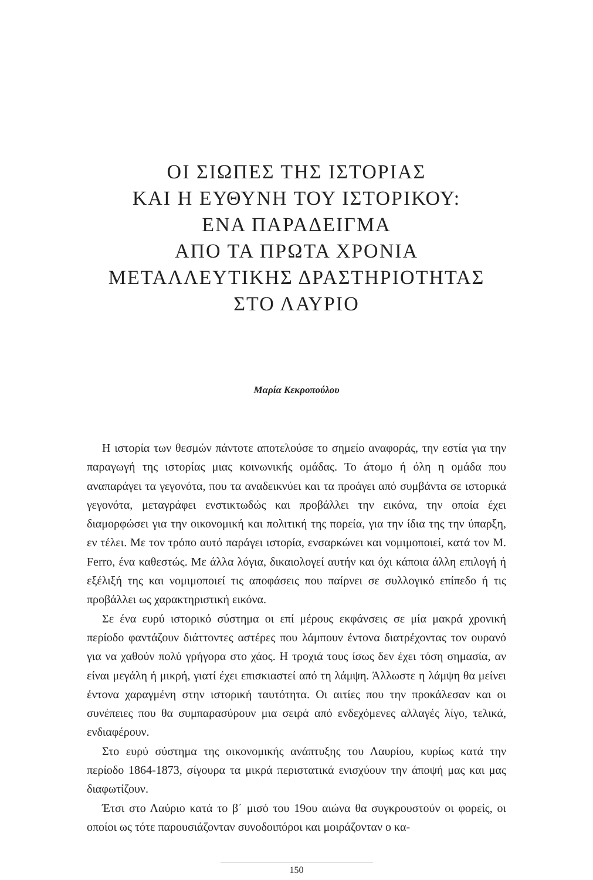ΟΙ ΣΙΩΠΕΣ ΤΗΣ ΙΣΤΟΡΙΑΣ
ΚΑΙ Η ΕΥΘΥΝΗ ΤΟΥ ΙΣΤΟΡΙΚΟΥ:
ΕΝΑ ΠΑΡΑΔΕΙΓΜΑ
ΑΠΟ ΤΑ ΠΡΩΤΑ ΧΡΟΝΙΑ
ΜΕΤΑΛΛΕΥΤΙΚΗΣ ΔΡΑΣΤΗΡΙΟΤΗΤΑΣ
ΣΤΟ ΛΑΥΡΙΟ
Μαρία Κεκροπούλου
Η ιστορία των θεσμών πάντοτε αποτελούσε το σημείο αναφοράς, την εστία για την παραγωγή της ιστορίας μιας κοινωνικής ομάδας. Το άτομο ή όλη η ομάδα που αναπαράγει τα γεγονότα, που τα αναδεικνύει και τα προάγει από συμβάντα σε ιστορικά γεγονότα, μεταγράφει ενστικτωδώς και προβάλλει την εικόνα, την οποία έχει διαμορφώσει για την οικονομική και πολιτική της πορεία, για την ίδια της την ύπαρξη, εν τέλει. Με τον τρόπο αυτό παράγει ιστορία, ενσαρκώνει και νομιμοποιεί, κατά τον M. Ferro, ένα καθεστώς. Με άλλα λόγια, δικαιολογεί αυτήν και όχι κάποια άλλη επιλογή ή εξέλιξή της και νομιμοποιεί τις αποφάσεις που παίρνει σε συλλογικό επίπεδο ή τις προβάλλει ως χαρακτηριστική εικόνα.
Σε ένα ευρύ ιστορικό σύστημα οι επί μέρους εκφάνσεις σε μία μακρά χρονική περίοδο φαντάζουν διάττοντες αστέρες που λάμπουν έντονα διατρέχοντας τον ουρανό για να χαθούν πολύ γρήγορα στο χάος. Η τροχιά τους ίσως δεν έχει τόση σημασία, αν είναι μεγάλη ή μικρή, γιατί έχει επισκιαστεί από τη λάμψη. Άλλωστε η λάμψη θα μείνει έντονα χαραγμένη στην ιστορική ταυτότητα. Οι αιτίες που την προκάλεσαν και οι συνέπειες που θα συμπαρασύρουν μια σειρά από ενδεχόμενες αλλαγές λίγο, τελικά, ενδιαφέρουν.
Στο ευρύ σύστημα της οικονομικής ανάπτυξης του Λαυρίου, κυρίως κατά την περίοδο 1864-1873, σίγουρα τα μικρά περιστατικά ενισχύουν την άποψή μας και μας διαφωτίζουν.
Έτσι στο Λαύριο κατά το β΄ μισό του 19ου αιώνα θα συγκρουστούν οι φορείς, οι οποίοι ως τότε παρουσιάζονταν συνοδοιπόροι και μοιράζονταν ο κα-
150